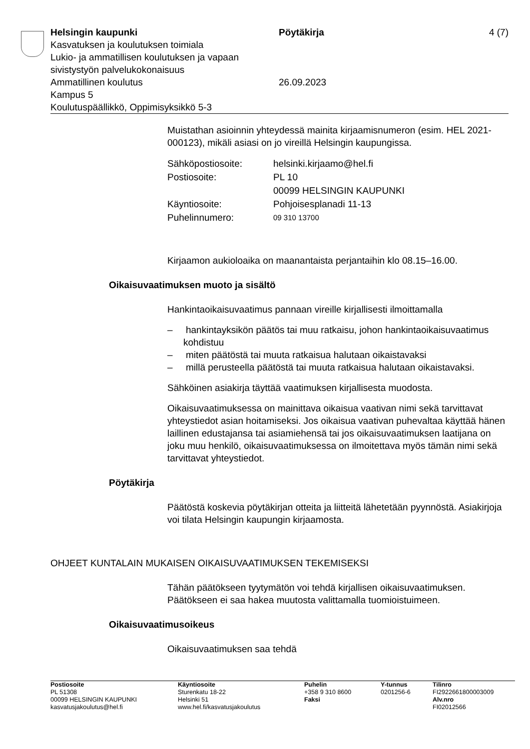Helsingin kaupunki Pöytäkirja 4 (7)
Kasvatuksen ja koulutuksen toimiala
Lukio- ja ammatillisen koulutuksen ja vapaan
sivistystyön palvelukokonaisuus
Ammatillinen koulutus 26.09.2023
Kampus 5
Koulutuspäällikkö, Oppimisyksikkö 5-3
Muistathan asioinnin yhteydessä mainita kirjaamisnumeron (esim. HEL 2021-000123), mikäli asiasi on jo vireillä Helsingin kaupungissa.
| Sähköpostiosoite: | helsinki.kirjaamo@hel.fi |
| Postiosoite: | PL 10 00099 HELSINGIN KAUPUNKI |
| Käyntiosoite: | Pohjoisesplanadi 11-13 |
| Puhelinnumero: | 09 310 13700 |
Kirjaamon aukioloaika on maanantaista perjantaihin klo 08.15–16.00.
Oikaisuvaatimuksen muoto ja sisältö
Hankintaoikaisuvaatimus pannaan vireille kirjallisesti ilmoittamalla
– hankintayksikön päätös tai muu ratkaisu, johon hankintaoikaisuvaatimus kohdistuu
– miten päätöstä tai muuta ratkaisua halutaan oikaistavaksi
– millä perusteella päätöstä tai muuta ratkaisua halutaan oikaistavaksi.
Sähköinen asiakirja täyttää vaatimuksen kirjallisesta muodosta.
Oikaisuvaatimuksessa on mainittava oikaisua vaativan nimi sekä tarvittavat yhteystiedot asian hoitamiseksi. Jos oikaisua vaativan puhevaltaa käyttää hänen laillinen edustajansa tai asiamiehensä tai jos oikaisuvaatimuksen laatijana on joku muu henkilö, oikaisuvaatimuksessa on ilmoitettava myös tämän nimi sekä tarvittavat yhteystiedot.
Pöytäkirja
Päätöstä koskevia pöytäkirjan otteita ja liitteitä lähetetään pyynnöstä. Asiakirjoja voi tilata Helsingin kaupungin kirjaamosta.
OHJEET KUNTALAIN MUKAISEN OIKAISUVAATIMUKSEN TEKEMISEKSI
Tähän päätökseen tyytymätön voi tehdä kirjallisen oikaisuvaatimuksen. Päätökseen ei saa hakea muutosta valittamalla tuomioistuimeen.
Oikaisuvaatimusoikeus
Oikaisuvaatimuksen saa tehdä
Postiosoite
PL 51308
00099 HELSINGIN KAUPUNKI
kasvatusjakoulutus@hel.fi
Käyntiosoite
Sturenkatu 18-22
Helsinki 51
www.hel.fi/kasvatusjakoulutus
Puhelin
+358 9 310 8600
Faksi
Y-tunnus
0201256-6
Tilinro
FI2922661800003009
Alv.nro
FI02012566